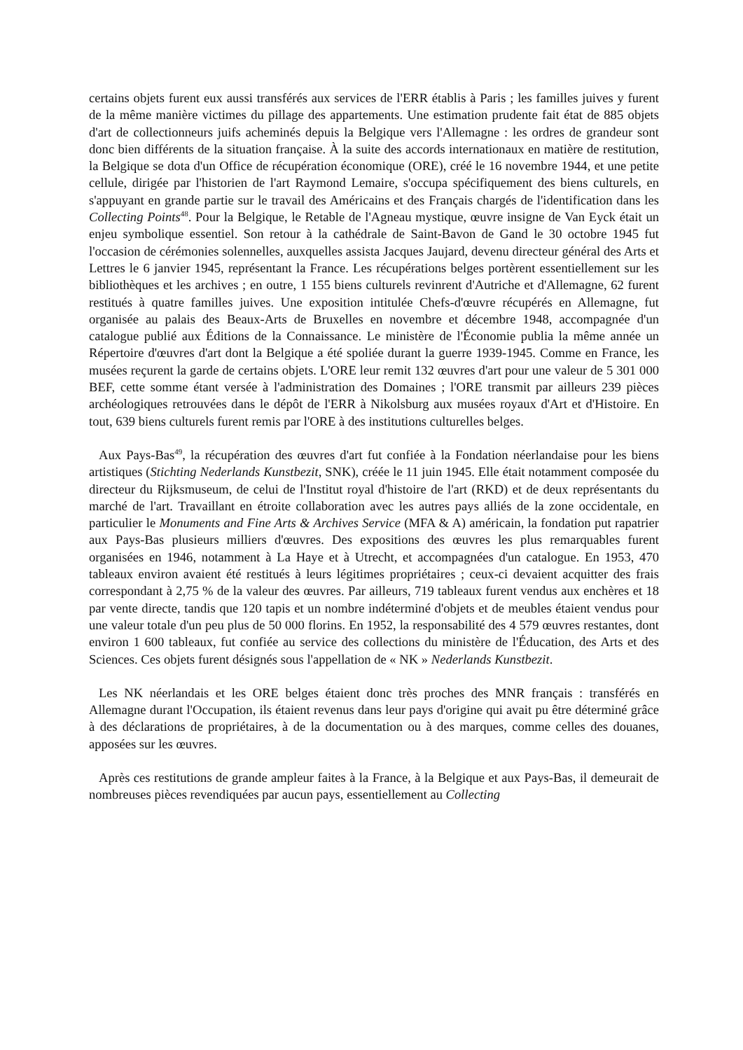certains objets furent eux aussi transférés aux services de l'ERR établis à Paris ; les familles juives y furent de la même manière victimes du pillage des appartements. Une estimation prudente fait état de 885 objets d'art de collectionneurs juifs acheminés depuis la Belgique vers l'Allemagne : les ordres de grandeur sont donc bien différents de la situation française. À la suite des accords internationaux en matière de restitution, la Belgique se dota d'un Office de récupération économique (ORE), créé le 16 novembre 1944, et une petite cellule, dirigée par l'historien de l'art Raymond Lemaire, s'occupa spécifiquement des biens culturels, en s'appuyant en grande partie sur le travail des Américains et des Français chargés de l'identification dans les Collecting Points<sup>48</sup>. Pour la Belgique, le Retable de l'Agneau mystique, œuvre insigne de Van Eyck était un enjeu symbolique essentiel. Son retour à la cathédrale de Saint-Bavon de Gand le 30 octobre 1945 fut l'occasion de cérémonies solennelles, auxquelles assista Jacques Jaujard, devenu directeur général des Arts et Lettres le 6 janvier 1945, représentant la France. Les récupérations belges portèrent essentiellement sur les bibliothèques et les archives ; en outre, 1 155 biens culturels revinrent d'Autriche et d'Allemagne, 62 furent restitués à quatre familles juives. Une exposition intitulée Chefs-d'œuvre récupérés en Allemagne, fut organisée au palais des Beaux-Arts de Bruxelles en novembre et décembre 1948, accompagnée d'un catalogue publié aux Éditions de la Connaissance. Le ministère de l'Économie publia la même année un Répertoire d'œuvres d'art dont la Belgique a été spoliée durant la guerre 1939-1945. Comme en France, les musées reçurent la garde de certains objets. L'ORE leur remit 132 œuvres d'art pour une valeur de 5 301 000 BEF, cette somme étant versée à l'administration des Domaines ; l'ORE transmit par ailleurs 239 pièces archéologiques retrouvées dans le dépôt de l'ERR à Nikolsburg aux musées royaux d'Art et d'Histoire. En tout, 639 biens culturels furent remis par l'ORE à des institutions culturelles belges.
Aux Pays-Bas<sup>49</sup>, la récupération des œuvres d'art fut confiée à la Fondation néerlandaise pour les biens artistiques (Stichting Nederlands Kunstbezit, SNK), créée le 11 juin 1945. Elle était notamment composée du directeur du Rijksmuseum, de celui de l'Institut royal d'histoire de l'art (RKD) et de deux représentants du marché de l'art. Travaillant en étroite collaboration avec les autres pays alliés de la zone occidentale, en particulier le Monuments and Fine Arts & Archives Service (MFA & A) américain, la fondation put rapatrier aux Pays-Bas plusieurs milliers d'œuvres. Des expositions des œuvres les plus remarquables furent organisées en 1946, notamment à La Haye et à Utrecht, et accompagnées d'un catalogue. En 1953, 470 tableaux environ avaient été restitués à leurs légitimes propriétaires ; ceux-ci devaient acquitter des frais correspondant à 2,75 % de la valeur des œuvres. Par ailleurs, 719 tableaux furent vendus aux enchères et 18 par vente directe, tandis que 120 tapis et un nombre indéterminé d'objets et de meubles étaient vendus pour une valeur totale d'un peu plus de 50 000 florins. En 1952, la responsabilité des 4 579 œuvres restantes, dont environ 1 600 tableaux, fut confiée au service des collections du ministère de l'Éducation, des Arts et des Sciences. Ces objets furent désignés sous l'appellation de « NK » Nederlands Kunstbezit.
Les NK néerlandais et les ORE belges étaient donc très proches des MNR français : transférés en Allemagne durant l'Occupation, ils étaient revenus dans leur pays d'origine qui avait pu être déterminé grâce à des déclarations de propriétaires, à de la documentation ou à des marques, comme celles des douanes, apposées sur les œuvres.
Après ces restitutions de grande ampleur faites à la France, à la Belgique et aux Pays-Bas, il demeurait de nombreuses pièces revendiquées par aucun pays, essentiellement au Collecting